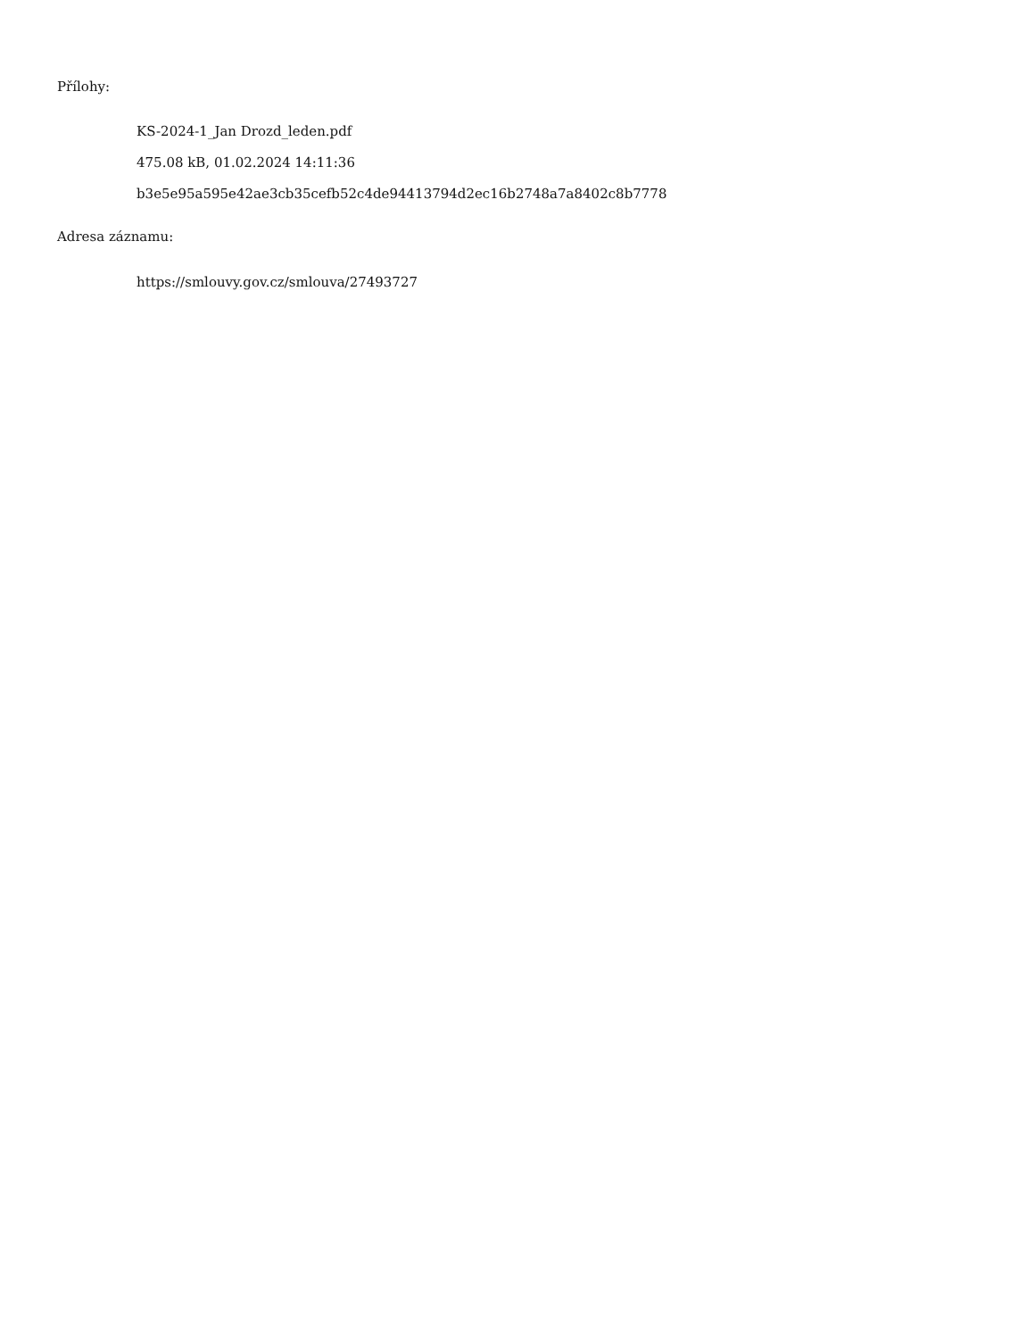Přílohy:
KS-2024-1_Jan Drozd_leden.pdf
475.08 kB, 01.02.2024 14:11:36
b3e5e95a595e42ae3cb35cefb52c4de94413794d2ec16b2748a7a8402c8b7778
Adresa záznamu:
https://smlouvy.gov.cz/smlouva/27493727